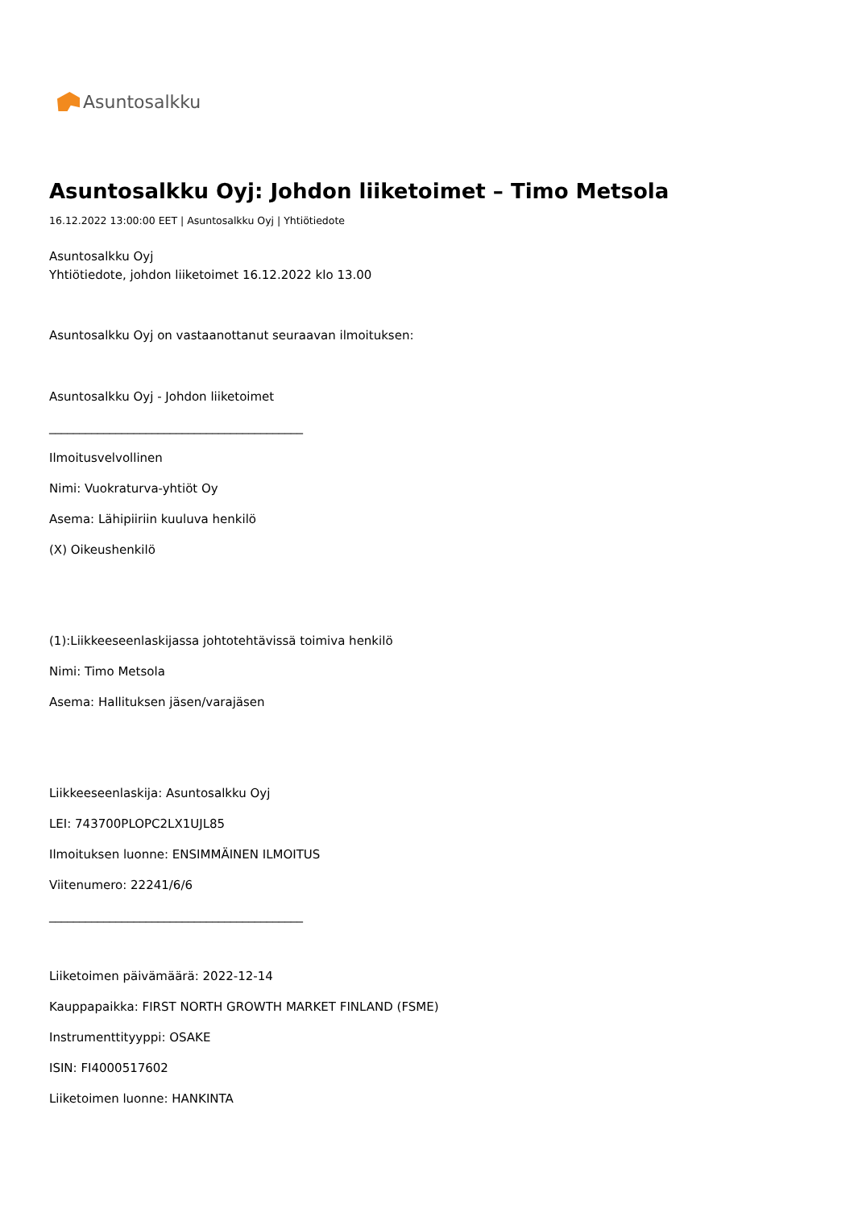Asuntosalkku
Asuntosalkku Oyj: Johdon liiketoimet – Timo Metsola
16.12.2022 13:00:00 EET | Asuntosalkku Oyj | Yhtiötiedote
Asuntosalkku Oyj
Yhtiötiedote, johdon liiketoimet 16.12.2022 klo 13.00
Asuntosalkku Oyj on vastaanottanut seuraavan ilmoituksen:
Asuntosalkku Oyj - Johdon liiketoimet
__________________________________________
Ilmoitusvelvollinen
Nimi: Vuokraturva-yhtiöt Oy
Asema: Lähipiiriin kuuluva henkilö
(X) Oikeushenkilö
(1):Liikkeeseenlaskijassa johtotehtävissä toimiva henkilö
Nimi: Timo Metsola
Asema: Hallituksen jäsen/varajäsen
Liikkeeseenlaskija: Asuntosalkku Oyj
LEI: 743700PLOPC2LX1UJL85
Ilmoituksen luonne: ENSIMMÄINEN ILMOITUS
Viitenumero: 22241/6/6
__________________________________________
Liiketoimen päivämäärä: 2022-12-14
Kauppapaikka: FIRST NORTH GROWTH MARKET FINLAND (FSME)
Instrumenttityyppi: OSAKE
ISIN: FI4000517602
Liiketoimen luonne: HANKINTA